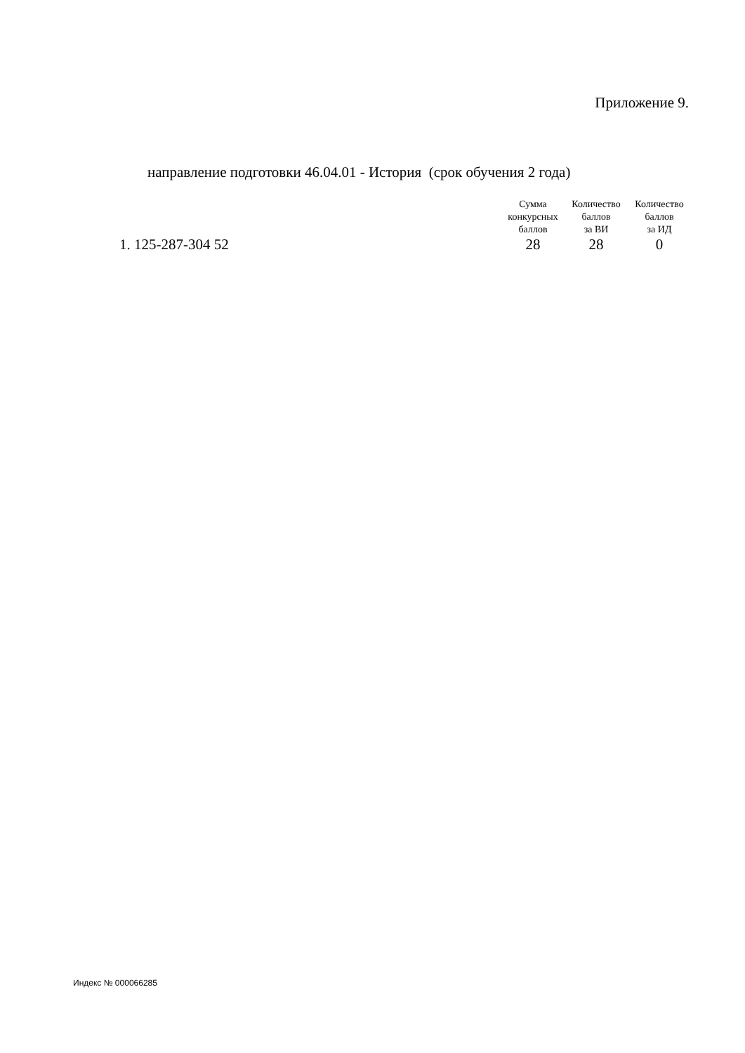Приложение 9.
направление подготовки 46.04.01 - История (срок обучения 2 года)
| | Сумма конкурсных баллов | Количество баллов за ВИ | Количество баллов за ИД |
| --- | --- | --- | --- |
| 1. 125-287-304 52 | 28 | 28 | 0 |
Индекс № 000066285